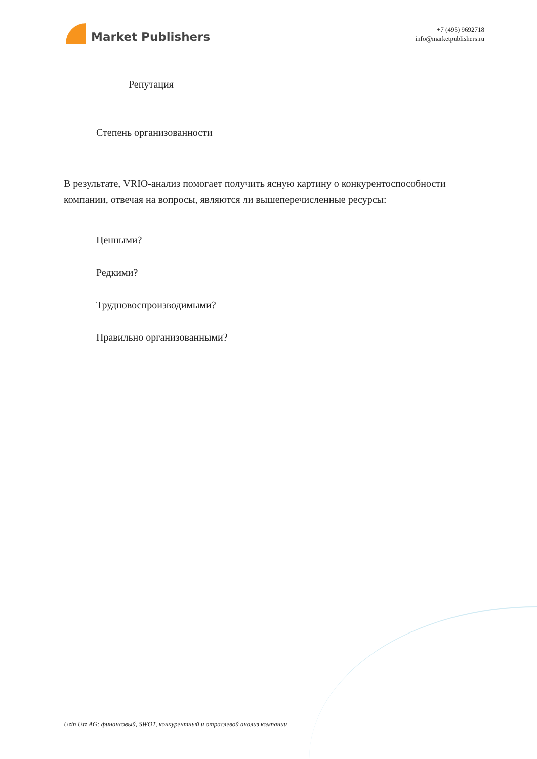Market Publishers
+7 (495) 9692718
info@marketpublishers.ru
Репутация
Степень организованности
В результате, VRIO-анализ помогает получить ясную картину о конкурентоспособности компании, отвечая на вопросы, являются ли вышеперечисленные ресурсы:
Ценными?
Редкими?
Трудновоспроизводимыми?
Правильно организованными?
Uzin Utz AG: финансовый, SWOT, конкурентный и отраслевой анализ компании